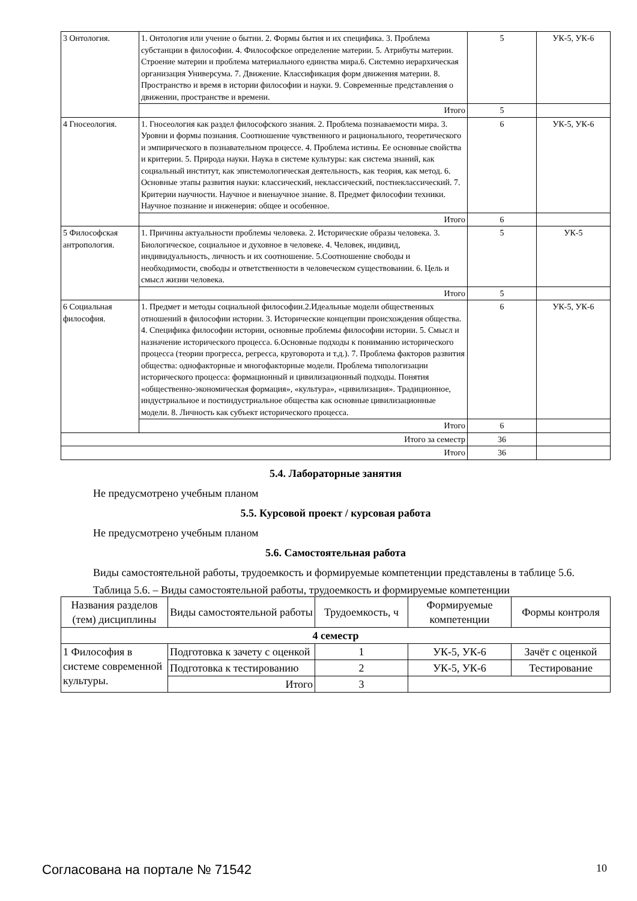| 3 Онтология. | 1. Онтология или учение о бытии. 2. Формы бытия и их специфика. 3. Проблема субстанции в философии. 4. Философское определение материи. 5. Атрибуты материи. Строение материи и проблема материального единства мира.6. Системно иерархическая организация Универсума. 7. Движение. Классификация форм движения материи. 8. Пространство и время в истории философии и науки. 9. Современные представления о движении, пространстве и времени. | 5 | УК-5, УК-6 |
| | Итого | 5 | |
| 4 Гносеология. | 1. Гносеология как раздел философского знания. 2. Проблема познаваемости мира. 3. Уровни и формы познания. Соотношение чувственного и рационального, теоретического и эмпирического в познавательном процессе. 4. Проблема истины. Ее основные свойства и критерии. 5. Природа науки. Наука в системе культуры: как система знаний, как социальный институт, как эпистемологическая деятельность, как теория, как метод. 6. Основные этапы развития науки: классический, неклассический, постнеклассический. 7. Критерии научности. Научное и вненаучное знание. 8. Предмет философии техники. Научное познание и инженерия: общее и особенное. | 6 | УК-5, УК-6 |
| | Итого | 6 | |
| 5 Философская антропология. | 1. Причины актуальности проблемы человека. 2. Исторические образы человека. 3. Биологическое, социальное и духовное в человеке. 4. Человек, индивид, индивидуальность, личность и их соотношение. 5.Соотношение свободы и необходимости, свободы и ответственности в человеческом существовании. 6. Цель и смысл жизни человека. | 5 | УК-5 |
| | Итого | 5 | |
| 6 Социальная философия. | 1. Предмет и методы социальной философии.2.Идеальные модели общественных отношений в философии истории. 3. Исторические концепции происхождения общества. 4. Специфика философии истории, основные проблемы философии истории. 5. Смысл и назначение исторического процесса. 6.Основные подходы к пониманию исторического процесса (теории прогресса, регресса, круговорота и т.д.). 7. Проблема факторов развития общества: однофакторные и многофакторные модели. Проблема типологизации исторического процесса: формационный и цивилизационный подходы. Понятия «общественно-экономическая формация», «культура», «цивилизация». Традиционное, индустриальное и постиндустриальное общества как основные цивилизационные модели. 8. Личность как субъект исторического процесса. | 6 | УК-5, УК-6 |
| | Итого | 6 | |
| Итого за семестр | | 36 | |
| Итого | | 36 | |
5.4. Лабораторные занятия
Не предусмотрено учебным планом
5.5. Курсовой проект / курсовая работа
Не предусмотрено учебным планом
5.6. Самостоятельная работа
Виды самостоятельной работы, трудоемкость и формируемые компетенции представлены в таблице 5.6.
Таблица 5.6. – Виды самостоятельной работы, трудоемкость и формируемые компетенции
| Названия разделов (тем) дисциплины | Виды самостоятельной работы | Трудоемкость, ч | Формируемые компетенции | Формы контроля |
| --- | --- | --- | --- | --- |
| 4 семестр | | | | |
| 1 Философия в системе современной культуры. | Подготовка к зачету с оценкой | 1 | УК-5, УК-6 | Зачёт с оценкой |
| | Подготовка к тестированию | 2 | УК-5, УК-6 | Тестирование |
| | Итого | 3 | | |
Согласована на портале № 71542 10